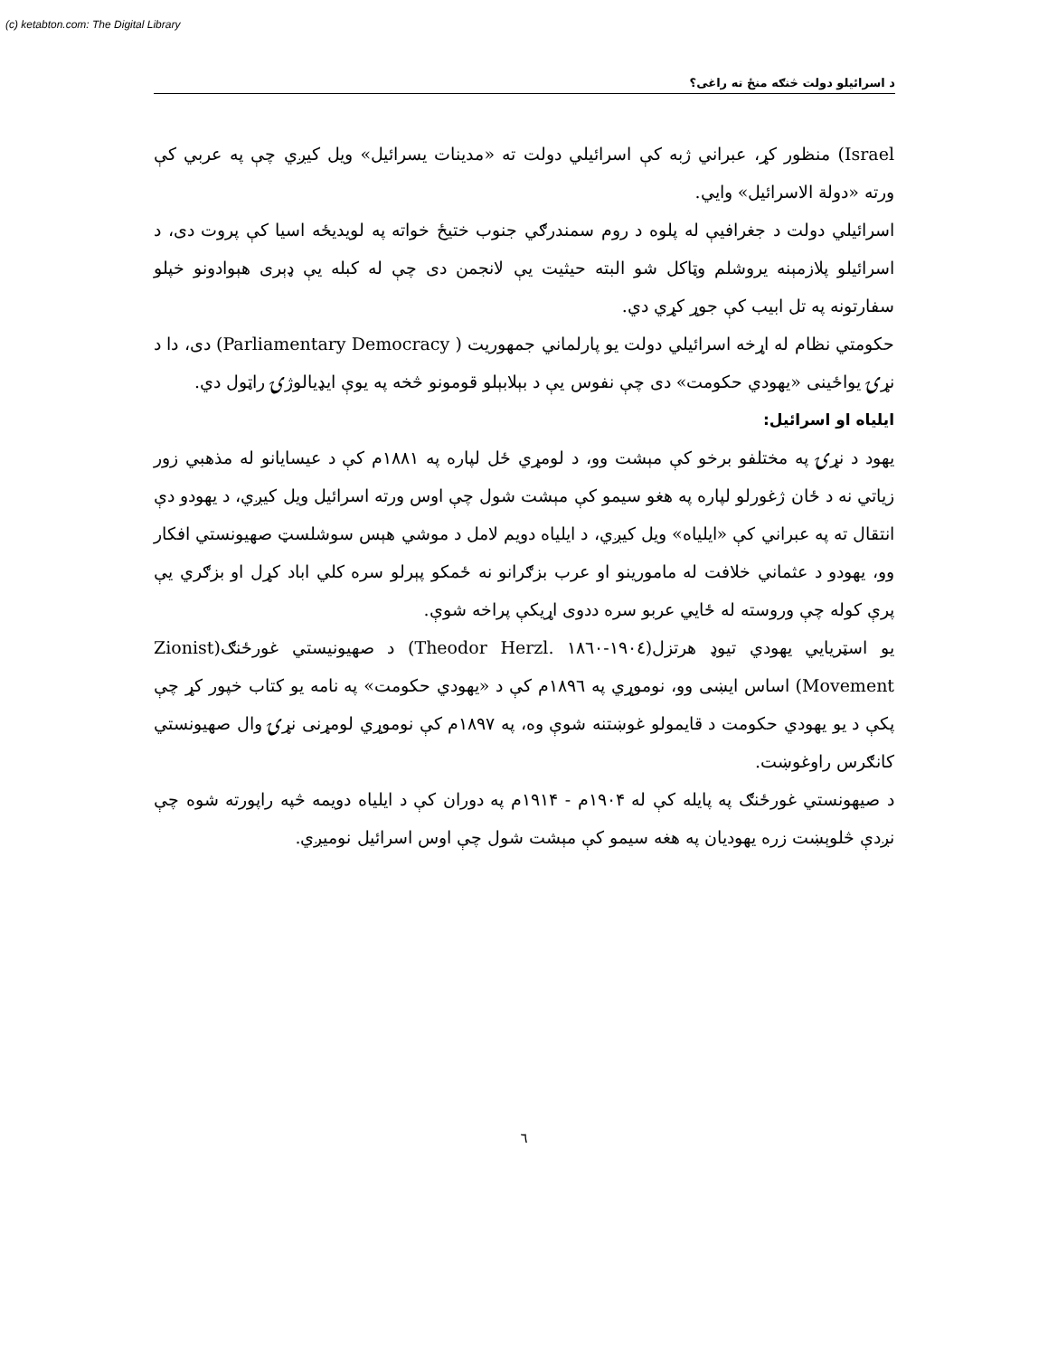(c) ketabton.com: The Digital Library
د اسرائيلو دولت څنګه منځ ته راغی؟
Israel) منظور کړ، عبراني ژبه کې اسرائيلي دولت ته «مدينات يسرائيل» ويل کيږي چې په عربي کې ورته «دولة الاسرائيل» وايي.
اسرائيلي دولت د جغرافيې له پلوه د روم سمندرګي جنوب ختيځ خواته په لويديځه اسيا کې پروت دی، د اسرائيلو پلازمېنه يروشلم وټاکل شو البته حيثيت يې لانجمن دی چې له کبله يې ډېری هېوادونو خپلو سفارتونه په تل ابيب کې جوړ کړي دي.
حکومتي نظام له اړخه اسرائيلي دولت يو پارلماني جمهوريت ( Parliamentary Democracy) دی، دا د نړۍ يواځينی «يهودي حکومت» دی چې نفوس يې د بېلابېلو قومونو څخه په يوې ايډيالوژۍ راټول دي.
ايلياه او اسرائيل:
يهود د نړۍ په مختلفو برخو کې مېشت وو، د لومړي ځل لپاره په ۱۸۸۱م کې د عيسايانو له مذهبي زور زياتي نه د ځان ژغورلو لپاره په هغو سيمو کې مېشت شول چې اوس ورته اسرائيل ويل کيږي، د يهودو دې انتقال ته په عبراني کې «ايلياه» ويل کيږي، د ايلياه دويم لامل د موشي هېس سوشلسټ صهيونستي افکار وو، يهودو د عثماني خلافت له مامورينو او عرب بزګرانو نه ځمکو پېرلو سره کلي اباد کړل او بزګري يې پرې کوله چې وروسته له ځايي عربو سره ددوی اړيکې پراخه شوې.
يو اسټريايي يهودي تيوډ هرتزل(۱۹۰٤-۱۸٦۰ .Theodor Herzl) د صهيونيستي غورځنګ(Zionist Movement) اساس ايښی وو، نوموړي په ۱۸۹٦م کې د «يهودي حکومت» په نامه يو کتاب خپور کړ چې پکې د يو يهودي حکومت د قايمولو غوښتنه شوې وه، په ۱۸۹۷م کې نوموړي لومړنی نړۍ وال صهيونستي کانګرس راوغوښت.
د صيهونستي غورځنګ په پايله کې له ۱۹۰۴م - ۱۹۱۴م په دوران کې د ايلياه دويمه څپه راپورته شوه چې نږدې څلوېښت زره يهوديان په هغه سيمو کې مېشت شول چې اوس اسرائيل نوميږي.
٦